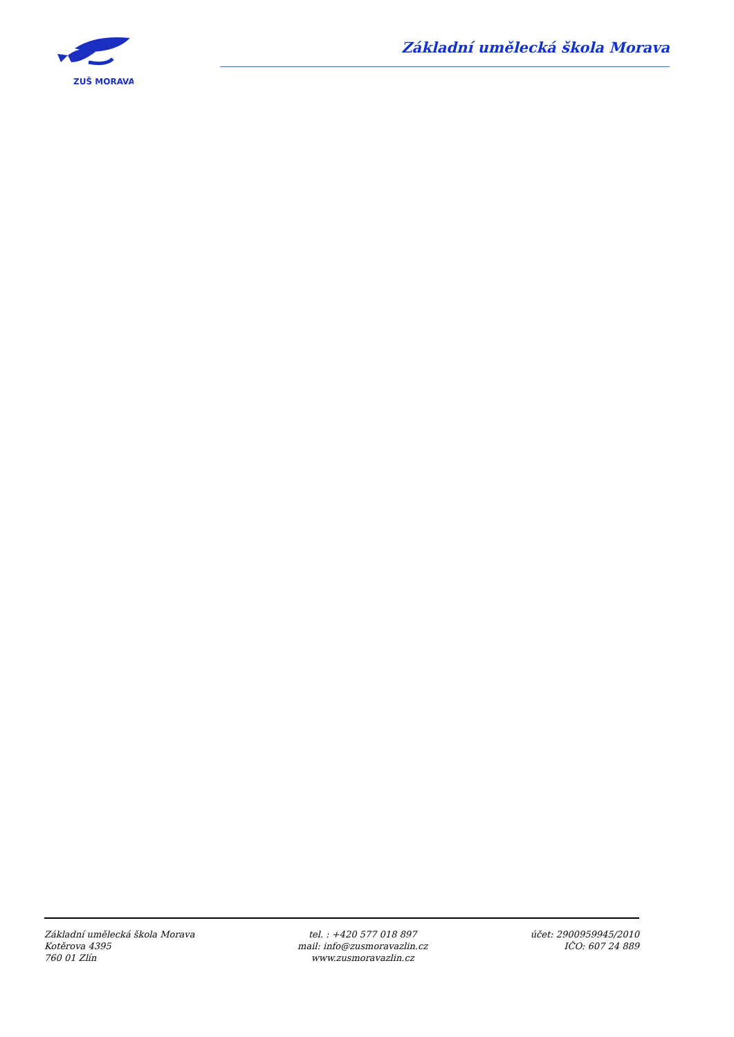ZUŠ MORAVA
Základní umělecká škola Morava
Základní umělecká škola Morava
Kotěrova 4395
760 01 Zlín
tel. : +420 577 018 897
mail: info@zusmoravazlin.cz
www.zusmoravazlin.cz
účet: 2900959945/2010
IČO: 607 24 889